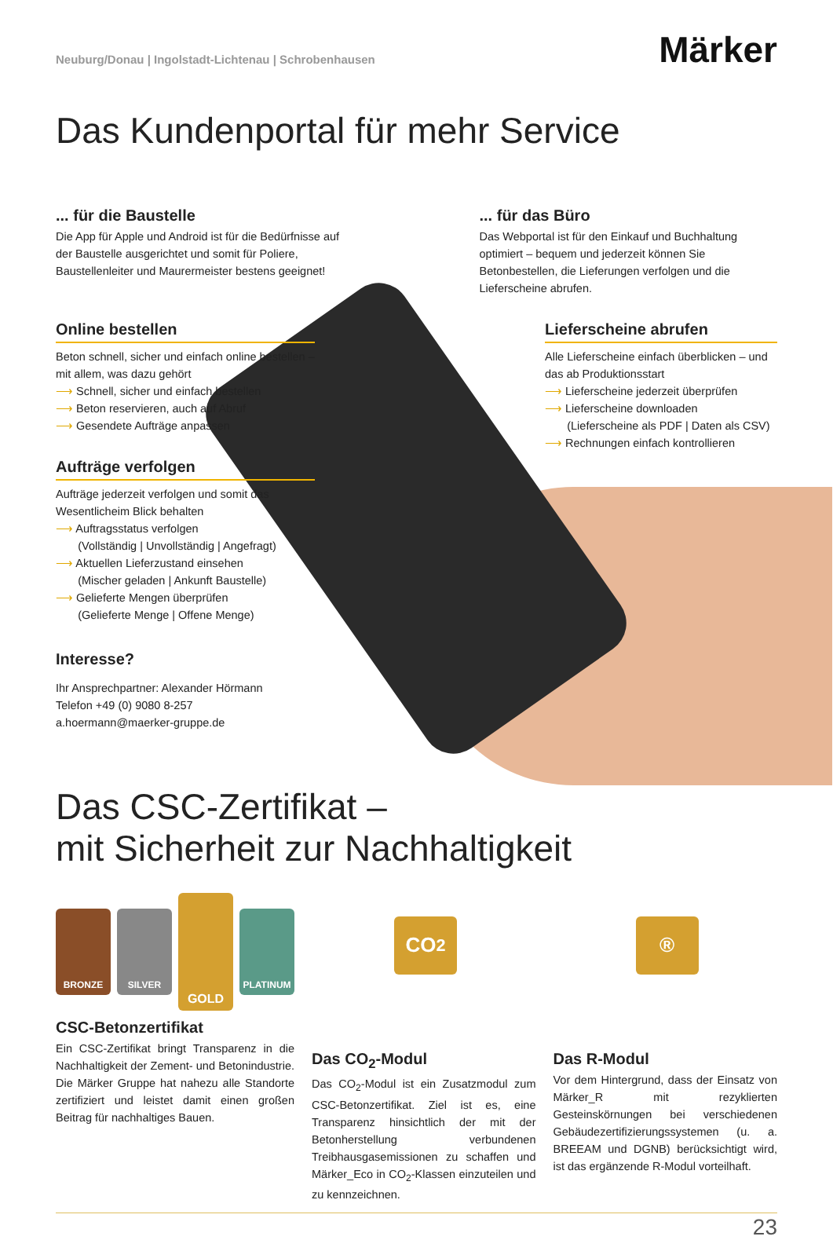Neuburg/Donau | Ingolstadt-Lichtenau | Schrobenhausen
Märker
Das Kundenportal für mehr Service
... für die Baustelle
Die App für Apple und Android ist für die Bedürfnisse auf der Baustelle ausgerichtet und somit für Poliere, Baustellenleiter und Maurermeister bestens geeignet!
... für das Büro
Das Webportal ist für den Einkauf und Buchhaltung optimiert – bequem und jederzeit können Sie Betonbestellen, die Lieferungen verfolgen und die Lieferscheine abrufen.
Online bestellen
Beton schnell, sicher und einfach online bestellen – mit allem, was dazu gehört
⟶ Schnell, sicher und einfach bestellen
⟶ Beton reservieren, auch auf Abruf
⟶ Gesendete Aufträge anpassen
Aufträge verfolgen
Aufträge jederzeit verfolgen und somit das Wesentlicheim Blick behalten
⟶ Auftragsstatus verfolgen
(Vollständig | Unvollständig | Angefragt)
⟶ Aktuellen Lieferzustand einsehen
(Mischer geladen | Ankunft Baustelle)
⟶ Gelieferte Mengen überprüfen
(Gelieferte Menge | Offene Menge)
Interesse?
Ihr Ansprechpartner: Alexander Hörmann
Telefon +49 (0) 9080 8-257
a.hoermann@maerker-gruppe.de
Lieferscheine abrufen
Alle Lieferscheine einfach überblicken – und das ab Produktionsstart
⟶ Lieferscheine jederzeit überprüfen
⟶ Lieferscheine downloaden
(Lieferscheine als PDF | Daten als CSV)
⟶ Rechnungen einfach kontrollieren
Das CSC-Zertifikat –
mit Sicherheit zur Nachhaltigkeit
BRONZE SILVER
GOLD
PLATINUM
CSC-Betonzertifikat
Ein CSC-Zertifikat bringt Transparenz in die Nachhaltigkeit der Zement- und Betonindustrie. Die Märker Gruppe hat nahezu alle Standorte zertifiziert und leistet damit einen großen Beitrag für nachhaltiges Bauen.
CO<sub>2</sub>
Das CO<sub>2</sub>-Modul
Das CO<sub>2</sub>-Modul ist ein Zusatzmodul zum CSC-Betonzertifikat. Ziel ist es, eine Transparenz hinsichtlich der mit der Betonherstellung verbundenen Treibhausgasemissionen zu schaffen und Märker_Eco in CO<sub>2</sub>-Klassen einzuteilen und zu kennzeichnen.
®
Das R-Modul
Vor dem Hintergrund, dass der Einsatz von Märker_R mit rezyklierten Gesteinskörnungen bei verschiedenen Gebäudezertifizierungssystemen (u. a. BREEAM und DGNB) berücksichtigt wird, ist das ergänzende R-Modul vorteilhaft.
23